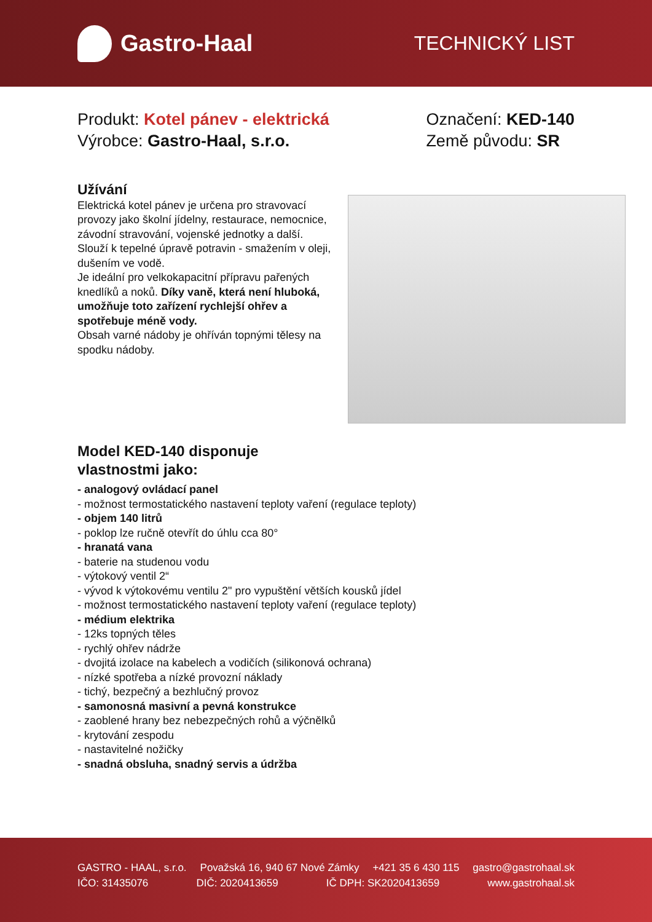Gastro-Haal
TECHNICKÝ LIST
Produkt: Kotel pánev - elektrická
Výrobce: Gastro-Haal, s.r.o.
Označení: KED-140
Země původu: SR
Užívání
Elektrická kotel pánev je určena pro stravovací provozy jako školní jídelny, restaurace, nemocnice, závodní stravování, vojenské jednotky a další.
Slouží k tepelné úpravě potravin - smažením v oleji, dušením ve vodě.
Je ideální pro velkokapacitní přípravu pařených knedlíků a noků. Díky vaně, která není hluboká, umožňuje toto zařízení rychlejší ohřev a spotřebuje méně vody.
Obsah varné nádoby je ohříván topnými tělesy na spodku nádoby.
Model KED-140 disponuje
vlastnostmi jako:
- analogový ovládací panel
- možnost termostatického nastavení teploty vaření (regulace teploty)
- objem 140 litrů
- poklop lze ručně otevřít do úhlu cca 80°
- hranatá vana
- baterie na studenou vodu
- výtokový ventil 2“
- vývod k výtokovému ventilu 2" pro vypuštění větších kousků jídel
- možnost termostatického nastavení teploty vaření (regulace teploty)
- médium elektrika
- 12ks topných těles
- rychlý ohřev nádrže
- dvojitá izolace na kabelech a vodičích (silikonová ochrana)
- nízké spotřeba a nízké provozní náklady
- tichý, bezpečný a bezhlučný provoz
- samonosná masivní a pevná konstrukce
- zaoblené hrany bez nebezpečných rohů a výčnělků
- krytování zespodu
- nastavitelné nožičky
- snadná obsluha, snadný servis a údržba
GASTRO - HAAL, s.r.o. Považská 16, 940 67 Nové Zámky +421 35 6 430 115 gastro@gastrohaal.sk
IČO: 31435076 DIČ: 2020413659 IČ DPH: SK2020413659 www.gastrohaal.sk